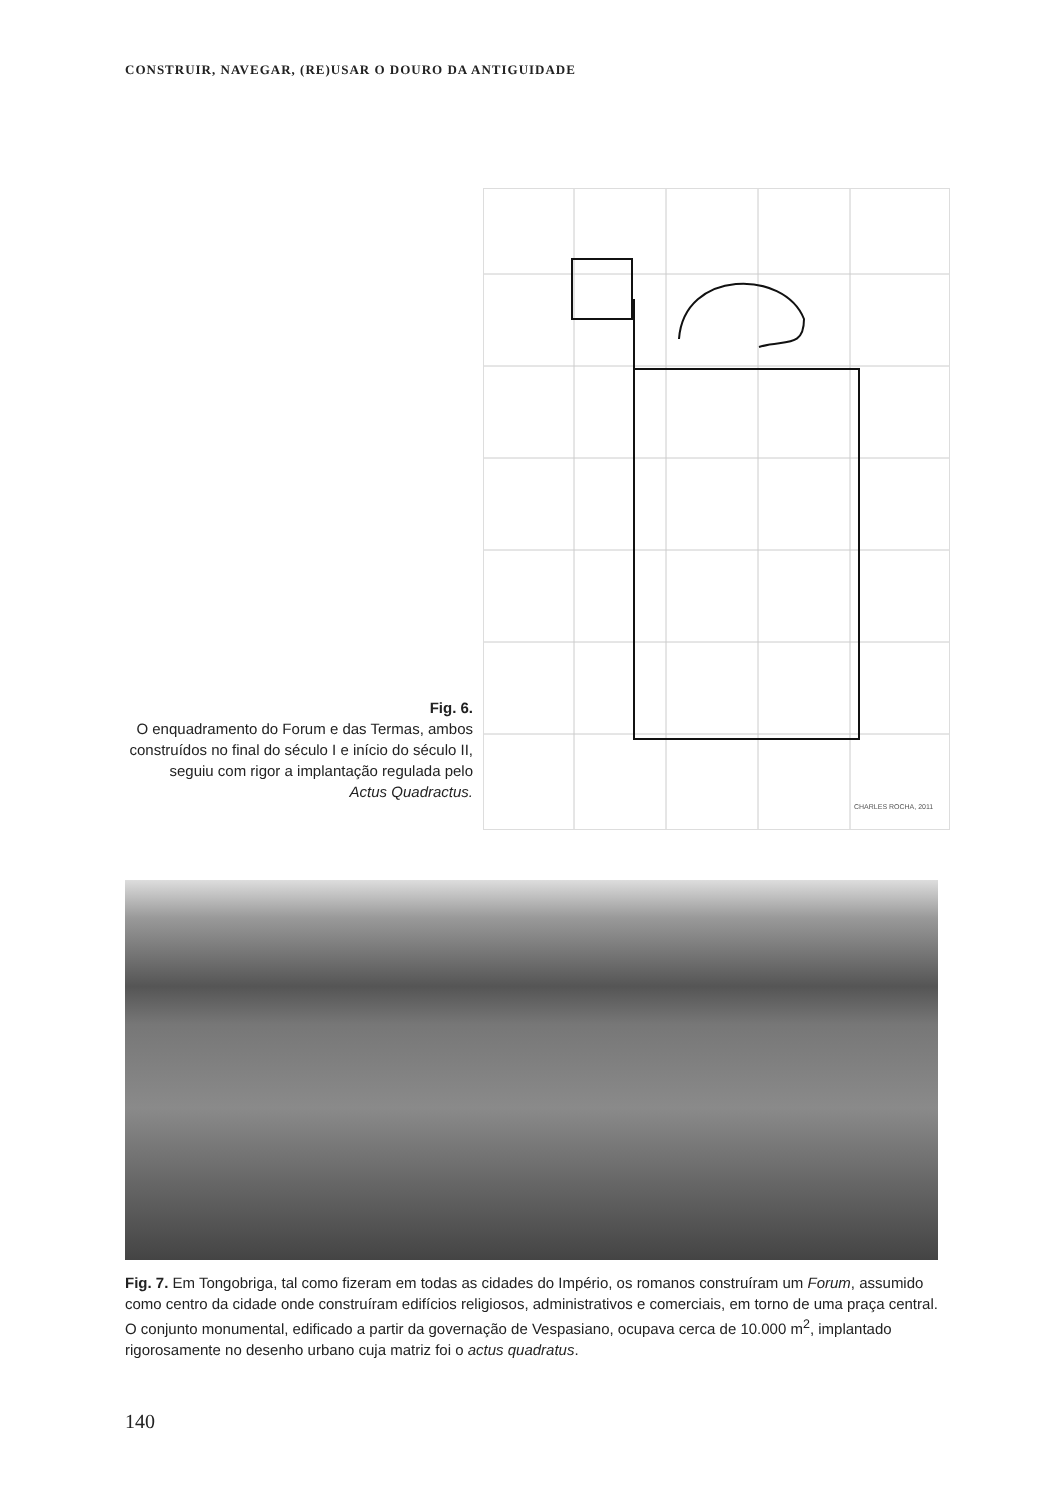CONSTRUIR, NAVEGAR, (RE)USAR O DOURO DA ANTIGUIDADE
Fig. 6.
O enquadramento do Forum e das Termas, ambos construídos no final do século I e início do século II, seguiu com rigor a implantação regulada pelo
Actus Quadractus.
CHARLES ROCHA, 2011
Fig. 7. Em Tongobriga, tal como fizeram em todas as cidades do Império, os romanos construíram um Forum, assumido como centro da cidade onde construíram edifícios religiosos, administrativos e comerciais, em torno de uma praça central.
O conjunto monumental, edificado a partir da governação de Vespasiano, ocupava cerca de 10.000 m<sup>2</sup>, implantado rigorosamente no desenho urbano cuja matriz foi o actus quadratus.
140